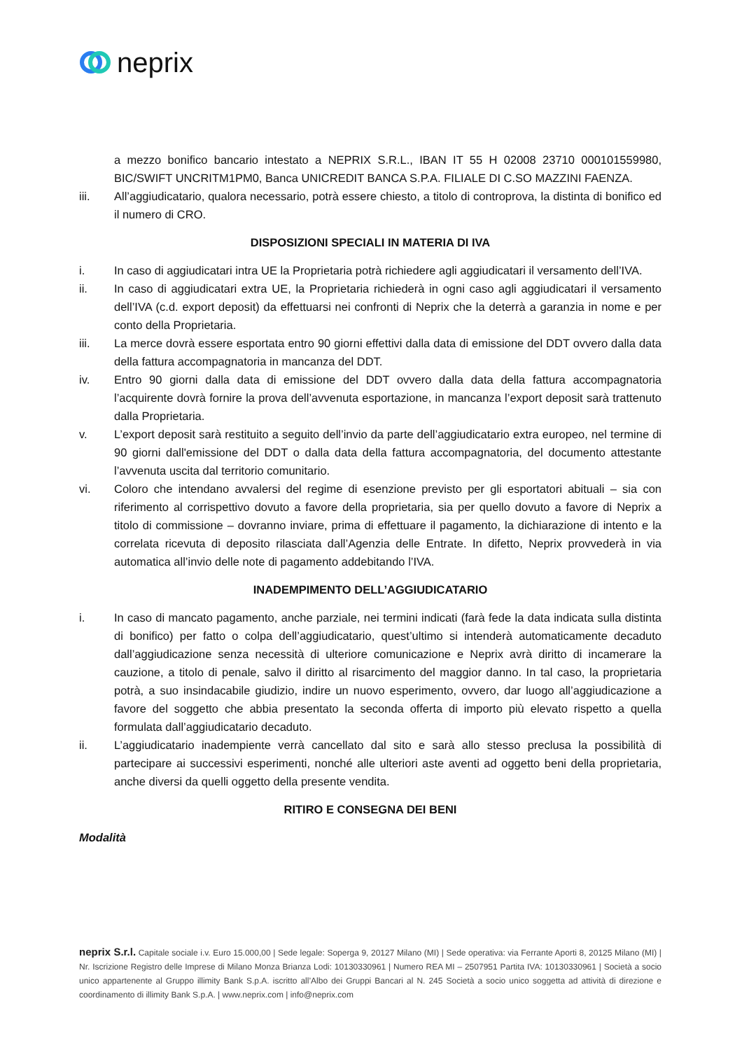neprix
a mezzo bonifico bancario intestato a NEPRIX S.R.L., IBAN IT 55 H 02008 23710 000101559980, BIC/SWIFT UNCRITM1PM0, Banca UNICREDIT BANCA S.P.A. FILIALE DI C.SO MAZZINI FAENZA.
iii.
All’aggiudicatario, qualora necessario, potrà essere chiesto, a titolo di controprova, la distinta di bonifico ed il numero di CRO.
DISPOSIZIONI SPECIALI IN MATERIA DI IVA
i. In caso di aggiudicatari intra UE la Proprietaria potrà richiedere agli aggiudicatari il versamento dell’IVA.
ii. In caso di aggiudicatari extra UE, la Proprietaria richiederà in ogni caso agli aggiudicatari il versamento dell’IVA (c.d. export deposit) da effettuarsi nei confronti di Neprix che la deterrà a garanzia in nome e per conto della Proprietaria.
iii.
La merce dovrà essere esportata entro 90 giorni effettivi dalla data di emissione del DDT ovvero dalla data della fattura accompagnatoria in mancanza del DDT.
iv. Entro 90 giorni dalla data di emissione del DDT ovvero dalla data della fattura accompagnatoria l’acquirente dovrà fornire la prova dell’avvenuta esportazione, in mancanza l’export deposit sarà trattenuto dalla Proprietaria.
v. L’export deposit sarà restituito a seguito dell’invio da parte dell’aggiudicatario extra europeo, nel termine di 90 giorni dall'emissione del DDT o dalla data della fattura accompagnatoria, del documento attestante l’avvenuta uscita dal territorio comunitario.
vi. Coloro che intendano avvalersi del regime di esenzione previsto per gli esportatori abituali – sia con riferimento al corrispettivo dovuto a favore della proprietaria, sia per quello dovuto a favore di Neprix a titolo di commissione – dovranno inviare, prima di effettuare il pagamento, la dichiarazione di intento e la correlata ricevuta di deposito rilasciata dall’Agenzia delle Entrate. In difetto, Neprix provvederà in via automatica all’invio delle note di pagamento addebitando l’IVA.
INADEMPIMENTO DELL’AGGIUDICATARIO
i. In caso di mancato pagamento, anche parziale, nei termini indicati (farà fede la data indicata sulla distinta di bonifico) per fatto o colpa dell’aggiudicatario, quest’ultimo si intenderà automaticamente decaduto dall’aggiudicazione senza necessità di ulteriore comunicazione e Neprix avrà diritto di incamerare la cauzione, a titolo di penale, salvo il diritto al risarcimento del maggior danno. In tal caso, la proprietaria potrà, a suo insindacabile giudizio, indire un nuovo esperimento, ovvero, dar luogo all’aggiudicazione a favore del soggetto che abbia presentato la seconda offerta di importo più elevato rispetto a quella formulata dall’aggiudicatario decaduto.
ii. L’aggiudicatario inadempiente verrà cancellato dal sito e sarà allo stesso preclusa la possibilità di partecipare ai successivi esperimenti, nonché alle ulteriori aste aventi ad oggetto beni della proprietaria, anche diversi da quelli oggetto della presente vendita.
RITIRO E CONSEGNA DEI BENI
Modalità
neprix S.r.l. Capitale sociale i.v. Euro 15.000,00 | Sede legale: Soperga 9, 20127 Milano (MI) | Sede operativa: via Ferrante Aporti 8, 20125 Milano (MI) | Nr. Iscrizione Registro delle Imprese di Milano Monza Brianza Lodi: 10130330961 | Numero REA MI – 2507951 Partita IVA: 10130330961 | Società a socio unico appartenente al Gruppo illimity Bank S.p.A. iscritto all’Albo dei Gruppi Bancari al N. 245 Società a socio unico soggetta ad attività di direzione e coordinamento di illimity Bank S.p.A. | www.neprix.com | info@neprix.com